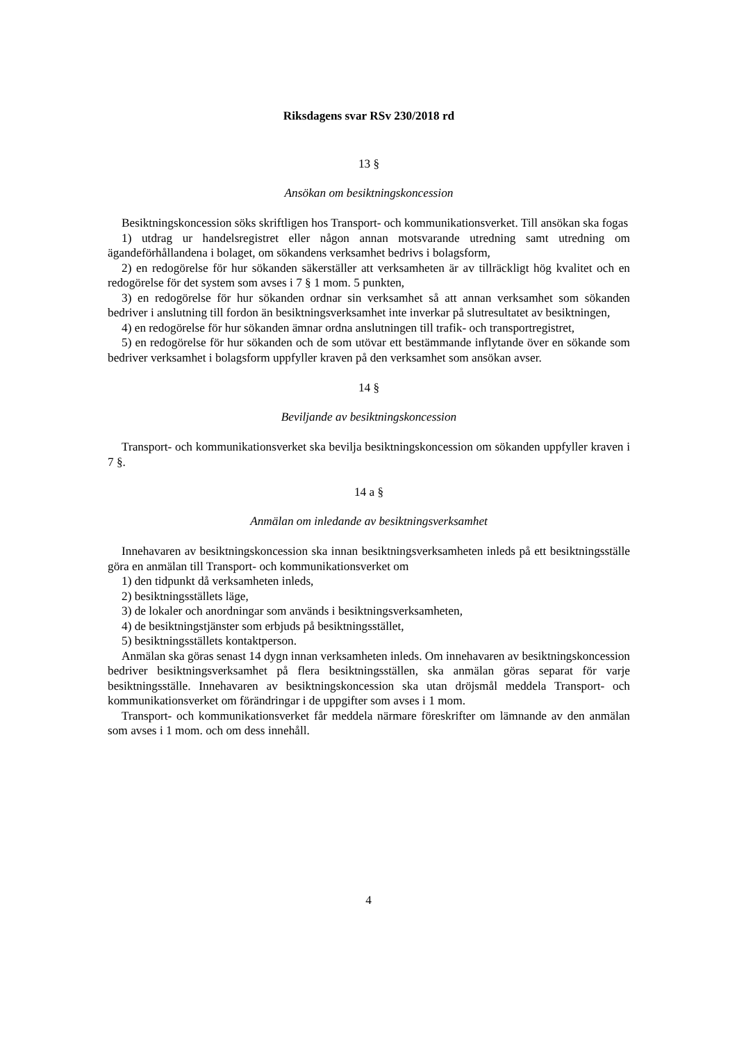Riksdagens svar RSv 230/2018 rd
13 §
Ansökan om besiktningskoncession
Besiktningskoncession söks skriftligen hos Transport- och kommunikationsverket. Till ansökan ska fogas
1) utdrag ur handelsregistret eller någon annan motsvarande utredning samt utredning om ägandeförhållandena i bolaget, om sökandens verksamhet bedrivs i bolagsform,
2) en redogörelse för hur sökanden säkerställer att verksamheten är av tillräckligt hög kvalitet och en redogörelse för det system som avses i 7 § 1 mom. 5 punkten,
3) en redogörelse för hur sökanden ordnar sin verksamhet så att annan verksamhet som sökanden bedriver i anslutning till fordon än besiktningsverksamhet inte inverkar på slutresultatet av besiktningen,
4) en redogörelse för hur sökanden ämnar ordna anslutningen till trafik- och transportregistret,
5) en redogörelse för hur sökanden och de som utövar ett bestämmande inflytande över en sökande som bedriver verksamhet i bolagsform uppfyller kraven på den verksamhet som ansökan avser.
14 §
Beviljande av besiktningskoncession
Transport- och kommunikationsverket ska bevilja besiktningskoncession om sökanden uppfyller kraven i 7 §.
14 a §
Anmälan om inledande av besiktningsverksamhet
Innehavaren av besiktningskoncession ska innan besiktningsverksamheten inleds på ett besiktningsställe göra en anmälan till Transport- och kommunikationsverket om
1) den tidpunkt då verksamheten inleds,
2) besiktningsställets läge,
3) de lokaler och anordningar som används i besiktningsverksamheten,
4) de besiktningstjänster som erbjuds på besiktningsstället,
5) besiktningsställets kontaktperson.
Anmälan ska göras senast 14 dygn innan verksamheten inleds. Om innehavaren av besiktningskoncession bedriver besiktningsverksamhet på flera besiktningsställen, ska anmälan göras separat för varje besiktningsställe. Innehavaren av besiktningskoncession ska utan dröjsmål meddela Transport- och kommunikationsverket om förändringar i de uppgifter som avses i 1 mom.
Transport- och kommunikationsverket får meddela närmare föreskrifter om lämnande av den anmälan som avses i 1 mom. och om dess innehåll.
4